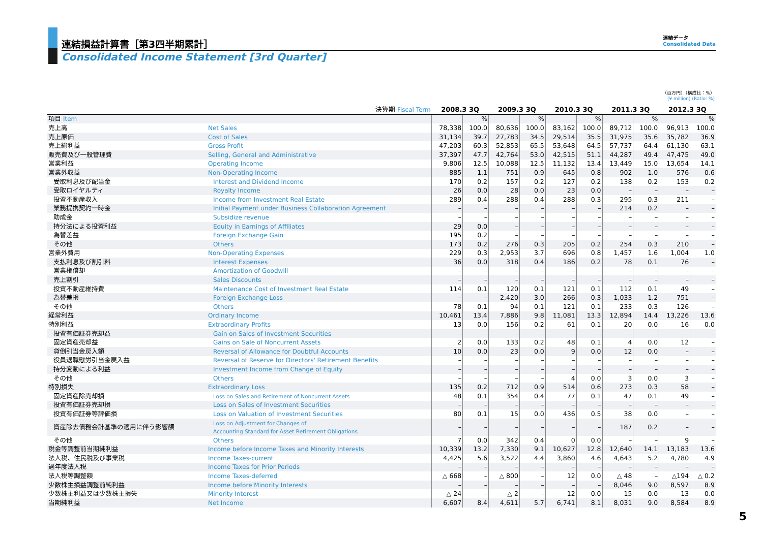連結損益計算書［第3四半期累計］
Consolidated Income Statement [3rd Quarter]
連結データ
Consolidated Data
（百万円）（構成比：%）
(¥ million) (Ratio: %)
| 決算期 Fiscal Term | | 2008.3 3Q | | 2009.3 3Q | | 2010.3 3Q | | 2011.3 3Q | | 2012.3 3Q | |
| --- | --- | --- | --- | --- | --- | --- | --- | --- | --- | --- | --- |
| 項目 Item | | | % | | % | | % | | % | | % |
| 売上高 | Net Sales | 78,338 | 100.0 | 80,636 | 100.0 | 83,162 | 100.0 | 89,712 | 100.0 | 96,913 | 100.0 |
| 売上原価 | Cost of Sales | 31,134 | 39.7 | 27,783 | 34.5 | 29,514 | 35.5 | 31,975 | 35.6 | 35,782 | 36.9 |
| 売上総利益 | Gross Profit | 47,203 | 60.3 | 52,853 | 65.5 | 53,648 | 64.5 | 57,737 | 64.4 | 61,130 | 63.1 |
| 販売費及び一般管理費 | Selling, General and Administrative | 37,397 | 47.7 | 42,764 | 53.0 | 42,515 | 51.1 | 44,287 | 49.4 | 47,475 | 49.0 |
| 営業利益 | Operating Income | 9,806 | 12.5 | 10,088 | 12.5 | 11,132 | 13.4 | 13,449 | 15.0 | 13,654 | 14.1 |
| 営業外収益 | Non-Operating Income | 885 | 1.1 | 751 | 0.9 | 645 | 0.8 | 902 | 1.0 | 576 | 0.6 |
| 受取利息及び配当金 | Interest and Dividend Income | 170 | 0.2 | 157 | 0.2 | 127 | 0.2 | 138 | 0.2 | 153 | 0.2 |
| 受取ロイヤルティ | Royalty Income | 26 | 0.0 | 28 | 0.0 | 23 | 0.0 | – | – | – | – |
| 投資不動産収入 | Income from Investment Real Estate | 289 | 0.4 | 288 | 0.4 | 288 | 0.3 | 295 | 0.3 | 211 | – |
| 業務提携契約一時金 | Initial Payment under Business Collaboration Agreement | – | – | – | – | – | – | 214 | 0.2 | – | – |
| 助成金 | Subsidize revenue | – | – | – | – | – | – | – | – | – | – |
| 持分法による投資利益 | Equity in Earnings of Affiliates | 29 | 0.0 | – | – | – | – | – | – | – | – |
| 為替差益 | Foreign Exchange Gain | 195 | 0.2 | – | – | – | – | – | – | – | – |
| その他 | Others | 173 | 0.2 | 276 | 0.3 | 205 | 0.2 | 254 | 0.3 | 210 | – |
| 営業外費用 | Non-Operating Expenses | 229 | 0.3 | 2,953 | 3.7 | 696 | 0.8 | 1,457 | 1.6 | 1,004 | 1.0 |
| 支払利息及び割引料 | Interest Expenses | 36 | 0.0 | 318 | 0.4 | 186 | 0.2 | 78 | 0.1 | 76 | – |
| 営業権償却 | Amortization of Goodwill | – | – | – | – | – | – | – | – | – | – |
| 売上割引 | Sales Discounts | – | – | – | – | – | – | – | – | – | – |
| 投資不動産維持費 | Maintenance Cost of Investment Real Estate | 114 | 0.1 | 120 | 0.1 | 121 | 0.1 | 112 | 0.1 | 49 | – |
| 為替差損 | Foreign Exchange Loss | – | – | 2,420 | 3.0 | 266 | 0.3 | 1,033 | 1.2 | 751 | – |
| その他 | Others | 78 | 0.1 | 94 | 0.1 | 121 | 0.1 | 233 | 0.3 | 126 | – |
| 経常利益 | Ordinary Income | 10,461 | 13.4 | 7,886 | 9.8 | 11,081 | 13.3 | 12,894 | 14.4 | 13,226 | 13.6 |
| 特別利益 | Extraordinary Profits | 13 | 0.0 | 156 | 0.2 | 61 | 0.1 | 20 | 0.0 | 16 | 0.0 |
| 投資有価証券売却益 | Gain on Sales of Investment Securities | – | – | – | – | – | – | – | – | – | – |
| 固定資産売却益 | Gains on Sale of Noncurrent Assets | 2 | 0.0 | 133 | 0.2 | 48 | 0.1 | 4 | 0.0 | 12 | – |
| 貸倒引当金戻入額 | Reversal of Allowance for Doubtful Accounts | 10 | 0.0 | 23 | 0.0 | 9 | 0.0 | 12 | 0.0 | – | – |
| 役員退職慰労引当金戻入益 | Reversal of Reserve for Directors' Retirement Benefits | – | – | – | – | – | – | – | – | – | – |
| 持分変動による利益 | Investment Income from Change of Equity | – | – | – | – | – | – | – | – | – | – |
| その他 | Others | – | – | – | – | 4 | 0.0 | 3 | 0.0 | 3 | – |
| 特別損失 | Extraordinary Loss | 135 | 0.2 | 712 | 0.9 | 514 | 0.6 | 273 | 0.3 | 58 | – |
| 固定資産除売却損 | Loss on Sales and Retirement of Noncurrent Assets | 48 | 0.1 | 354 | 0.4 | 77 | 0.1 | 47 | 0.1 | 49 | – |
| 投資有価証券売却損 | Loss on Sales of Investment Securities | – | – | – | – | – | – | – | – | – | – |
| 投資有価証券等評価損 | Loss on Valuation of Investment Securities | 80 | 0.1 | 15 | 0.0 | 436 | 0.5 | 38 | 0.0 | – | – |
| 資産除去債務会計基準の適用に伴う影響額 | Loss on Adjustment for Changes of Accounting Standard for Asset Retirement Obligations | – | – | – | – | – | – | 187 | 0.2 | – | – |
| その他 | Others | 7 | 0.0 | 342 | 0.4 | 0 | 0.0 | – | – | 9 | – |
| 税金等調整前当期純利益 | Income before Income Taxes and Minority Interests | 10,339 | 13.2 | 7,330 | 9.1 | 10,627 | 12.8 | 12,640 | 14.1 | 13,183 | 13.6 |
| 法人税、住民税及び事業税 | Income Taxes-current | 4,425 | 5.6 | 3,522 | 4.4 | 3,860 | 4.6 | 4,643 | 5.2 | 4,780 | 4.9 |
| 過年度法人税 | Income Taxes for Prior Periods | – | – | – | – | – | – | – | – | – | – |
| 法人税等調整額 | Income Taxes-deferred | △ 668 | – | △ 800 | – | 12 | 0.0 | △ 48 | – | △194 | △ 0.2 |
| 少数株主損益調整前純利益 | Income before Minority Interests | – | – | – | – | – | – | 8,046 | 9.0 | 8,597 | 8.9 |
| 少数株主利益又は少数株主損失 | Minority Interest | △ 24 | – | △ 2 | – | 12 | 0.0 | 15 | 0.0 | 13 | 0.0 |
| 当期純利益 | Net Income | 6,607 | 8.4 | 4,611 | 5.7 | 6,741 | 8.1 | 8,031 | 9.0 | 8,584 | 8.9 |
5